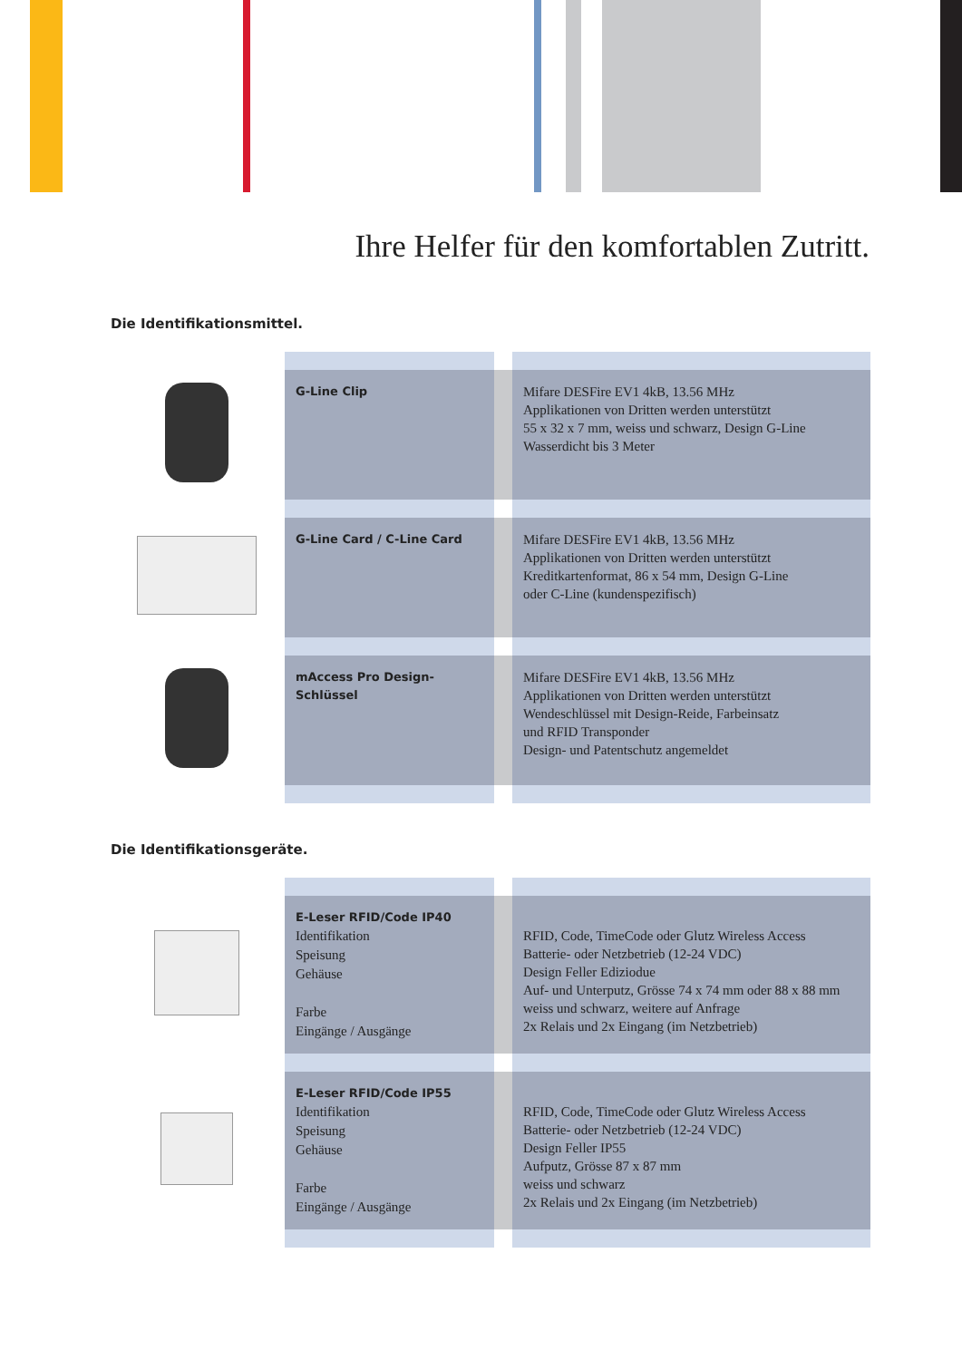Ihre Helfer für den komfortablen Zutritt.
Die Identifikationsmittel.
| | G-Line Clip | Mifare DESFire EV1 4kB, 13.56 MHz Applikationen von Dritten werden unterstützt 55 x 32 x 7 mm, weiss und schwarz, Design G-Line Wasserdicht bis 3 Meter |
| | G-Line Card / C-Line Card | Mifare DESFire EV1 4kB, 13.56 MHz Applikationen von Dritten werden unterstützt Kreditkartenformat, 86 x 54 mm, Design G-Line oder C-Line (kundenspezifisch) |
| | mAccess Pro Design-Schlüssel | Mifare DESFire EV1 4kB, 13.56 MHz Applikationen von Dritten werden unterstützt Wendeschlüssel mit Design-Reide, Farbeinsatz und RFID Transponder Design- und Patentschutz angemeldet |
Die Identifikationsgeräte.
| | E-Leser RFID/Code IP40 Identifikation Speisung Gehäuse Farbe Eingänge / Ausgänge | RFID, Code, TimeCode oder Glutz Wireless Access Batterie- oder Netzbetrieb (12-24 VDC) Design Feller Ediziodue Auf- und Unterputz, Grösse 74 x 74 mm oder 88 x 88 mm weiss und schwarz, weitere auf Anfrage 2x Relais und 2x Eingang (im Netzbetrieb) |
| | E-Leser RFID/Code IP55 Identifikation Speisung Gehäuse Farbe Eingänge / Ausgänge | RFID, Code, TimeCode oder Glutz Wireless Access Batterie- oder Netzbetrieb (12-24 VDC) Design Feller IP55 Aufputz, Grösse 87 x 87 mm weiss und schwarz 2x Relais und 2x Eingang (im Netzbetrieb) |